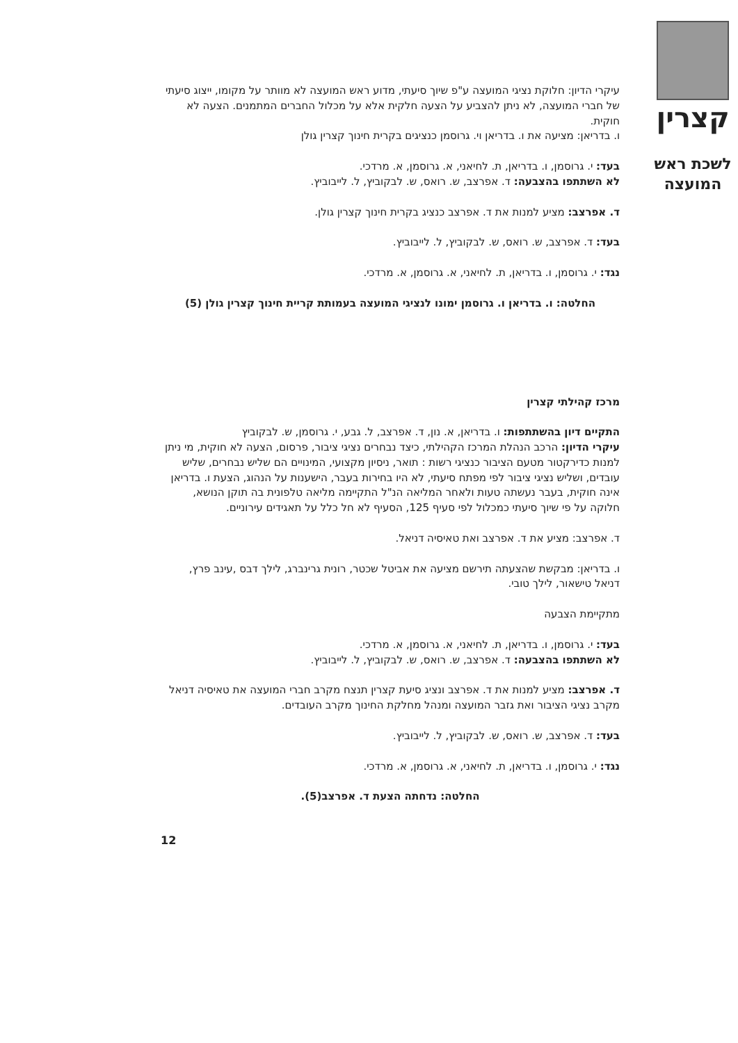קצרין
לשכת ראש
המועצה
עיקרי הדיון: חלוקת נציגי המועצה ע"פ שיוך סיעתי, מדוע ראש המועצה לא מוותר על מקומו, ייצוג סיעתי של חברי המועצה, לא ניתן להצביע על הצעה חלקית אלא על מכלול החברים המתמנים. הצעה לא חוקית.
ו. בדריאן: מציעה את ו. בדריאן וי. גרוסמן כנציגים בקרית חינוך קצרין גולן
בעד: י. גרוסמן, ו. בדריאן, ת. לחיאני, א. גרוסמן, א. מרדכי.
לא השתתפו בהצבעה: ד. אפרצב, ש. רואס, ש. לבקוביץ, ל. לייבוביץ.
ד. אפרצב: מציע למנות את ד. אפרצב כנציג בקרית חינוך קצרין גולן.
בעד: ד. אפרצב, ש. רואס, ש. לבקוביץ, ל. לייבוביץ.
נגד: י. גרוסמן, ו. בדריאן, ת. לחיאני, א. גרוסמן, א. מרדכי.
החלטה: ו. בדריאן ו. גרוסמן ימונו לנציגי המועצה בעמותת קריית חינוך קצרין גולן (5)
מרכז קהילתי קצרין
התקיים דיון בהשתתפות: ו. בדריאן, א. נון, ד. אפרצב, ל. גבע, י. גרוסמן, ש. לבקוביץ
עיקרי הדיון: הרכב הנהלת המרכז הקהילתי, כיצד נבחרים נציגי ציבור, פרסום, הצעה לא חוקית, מי ניתן למנות כדירקטור מטעם הציבור כנציגי רשות : תואר, ניסיון מקצועי, המינויים הם שליש נבחרים, שליש עובדים, ושליש נציגי ציבור לפי מפתח סיעתי, לא היו בחירות בעבר, הישענות על הנהוג, הצעת ו. בדריאן אינה חוקית, בעבר נעשתה טעות ולאחר המליאה הנ"ל התקיימה מליאה טלפונית בה תוקן הנושא, חלוקה על פי שיוך סיעתי כמכלול לפי סעיף 125, הסעיף לא חל כלל על תאגידים עירוניים.
ד. אפרצב: מציע את ד. אפרצב ואת טאיסיה דניאל.
ו. בדריאן: מבקשת שהצעתה תירשם מציעה את אביטל שכטר, רונית גרינברג, לילך דבס ,עינב פרץ, דניאל טישאור, לילך טובי.
מתקיימת הצבעה
בעד: י. גרוסמן, ו. בדריאן, ת. לחיאני, א. גרוסמן, א. מרדכי.
לא השתתפו בהצבעה: ד. אפרצב, ש. רואס, ש. לבקוביץ, ל. לייבוביץ.
ד. אפרצב: מציע למנות את ד. אפרצב ונציג סיעת קצרין תנצח מקרב חברי המועצה את טאיסיה דניאל מקרב נציגי הציבור ואת גזבר המועצה ומנהל מחלקת החינוך מקרב העובדים.
בעד: ד. אפרצב, ש. רואס, ש. לבקוביץ, ל. לייבוביץ.
נגד: י. גרוסמן, ו. בדריאן, ת. לחיאני, א. גרוסמן, א. מרדכי.
החלטה: נדחתה הצעת ד. אפרצב(5).
12